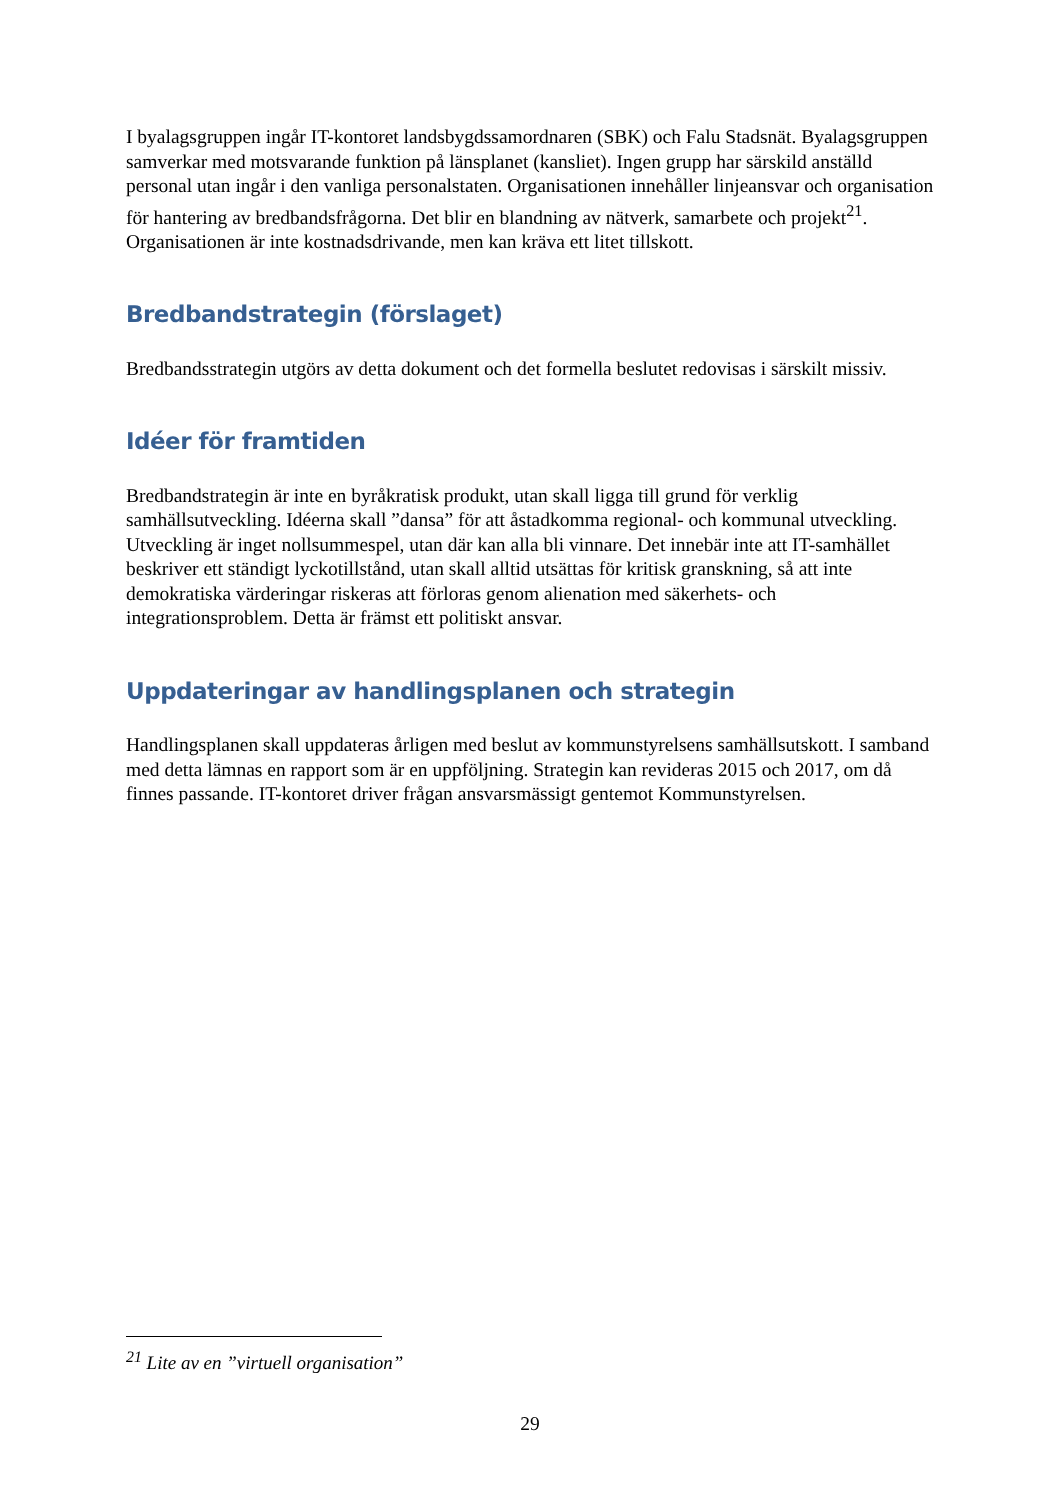I byalagsgruppen ingår IT-kontoret landsbygdssamordnaren (SBK) och Falu Stadsnät. Byalagsgruppen samverkar med motsvarande funktion på länsplanet (kansliet). Ingen grupp har särskild anställd personal utan ingår i den vanliga personalstaten. Organisationen innehåller linjeansvar och organisation för hantering av bredbandsfrågorna. Det blir en blandning av nätverk, samarbete och projekt<sup>21</sup>. Organisationen är inte kostnadsdrivande, men kan kräva ett litet tillskott.
Bredbandstrategin (förslaget)
Bredbandsstrategin utgörs av detta dokument och det formella beslutet redovisas i särskilt missiv.
Idéer för framtiden
Bredbandstrategin är inte en byråkratisk produkt, utan skall ligga till grund för verklig samhällsutveckling. Idéerna skall ”dansa” för att åstadkomma regional- och kommunal utveckling. Utveckling är inget nollsummespel, utan där kan alla bli vinnare. Det innebär inte att IT-samhället beskriver ett ständigt lyckotillstånd, utan skall alltid utsättas för kritisk granskning, så att inte demokratiska värderingar riskeras att förloras genom alienation med säkerhets- och integrationsproblem. Detta är främst ett politiskt ansvar.
Uppdateringar av handlingsplanen och strategin
Handlingsplanen skall uppdateras årligen med beslut av kommunstyrelsens samhällsutskott. I samband med detta lämnas en rapport som är en uppföljning. Strategin kan revideras 2015 och 2017, om då finnes passande. IT-kontoret driver frågan ansvarsmässigt gentemot Kommunstyrelsen.
<sup>21</sup> Lite av en ”virtuell organisation”
29